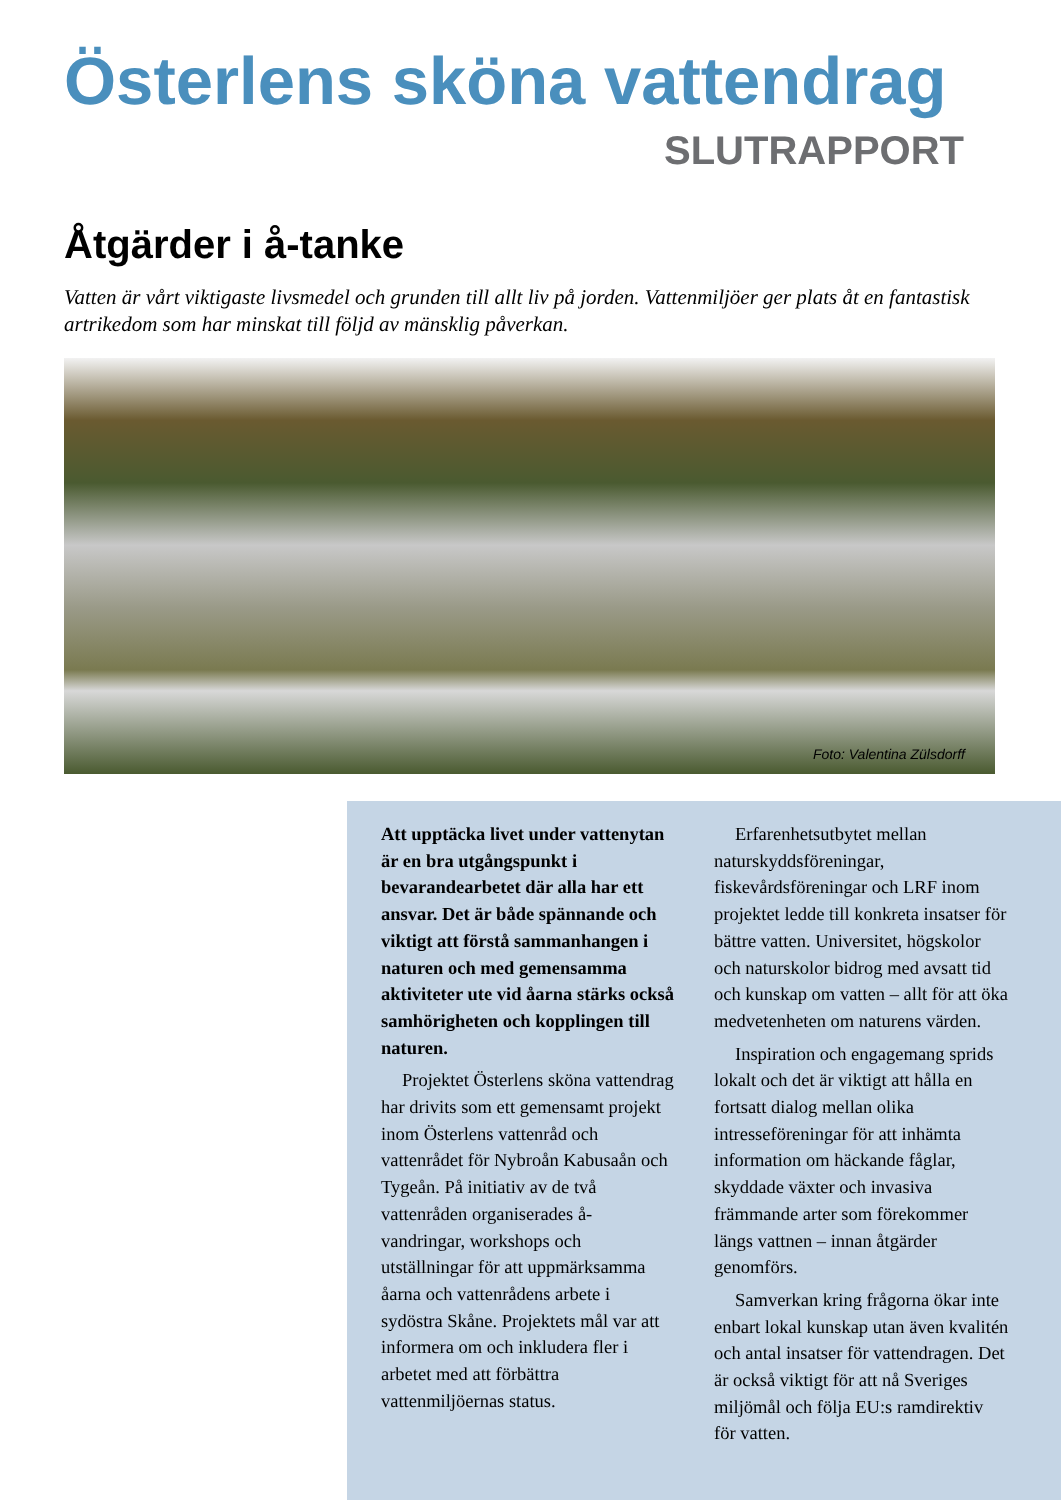Österlens sköna vattendrag
SLUTRAPPORT
Åtgärder i å-tanke
Vatten är vårt viktigaste livsmedel och grunden till allt liv på jorden. Vattenmiljöer ger plats åt en fantastisk artrikedom som har minskat till följd av mänsklig påverkan.
Foto: Valentina Zülsdorff
Att upptäcka livet under vattenytan är en bra utgångspunkt i bevarandearbetet där alla har ett ansvar. Det är både spännande och viktigt att förstå sammanhangen i naturen och med gemensamma aktiviteter ute vid åarna stärks också samhörigheten och kopplingen till naturen.
Projektet Österlens sköna vattendrag har drivits som ett gemensamt projekt inom Österlens vattenråd och vattenrådet för Nybroån Kabusaån och Tygeån. På initiativ av de två vattenråden organiserades å-vandringar, workshops och utställningar för att uppmärksamma åarna och vattenrådens arbete i sydöstra Skåne. Projektets mål var att informera om och inkludera fler i arbetet med att förbättra vattenmiljöernas status.
Erfarenhetsutbytet mellan naturskyddsföreningar, fiskevårdsföreningar och LRF inom projektet ledde till konkreta insatser för bättre vatten. Universitet, högskolor och naturskolor bidrog med avsatt tid och kunskap om vatten – allt för att öka medvetenheten om naturens värden.
Inspiration och engagemang sprids lokalt och det är viktigt att hålla en fortsatt dialog mellan olika intresseföreningar för att inhämta information om häckande fåglar, skyddade växter och invasiva främmande arter som förekommer längs vattnen – innan åtgärder genomförs.
Samverkan kring frågorna ökar inte enbart lokal kunskap utan även kvalitén och antal insatser för vattendragen. Det är också viktigt för att nå Sveriges miljömål och följa EU:s ramdirektiv för vatten.